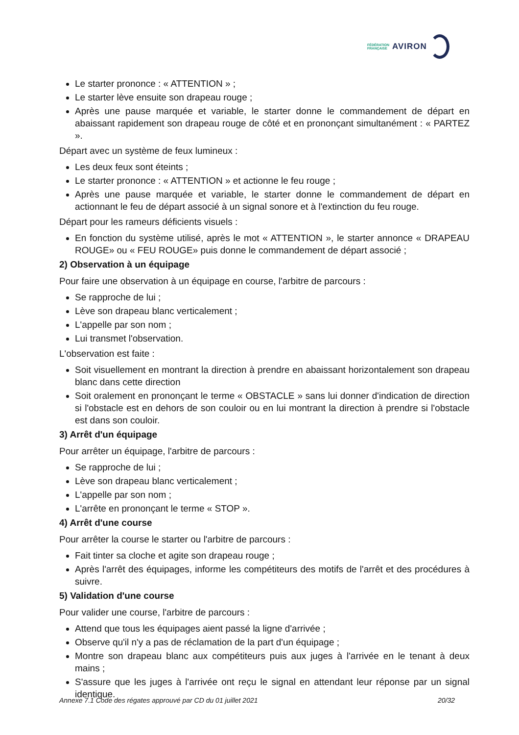FÉDÉRATION
FRANÇAISE
AVIRON
Le starter prononce : « ATTENTION » ;
Le starter lève ensuite son drapeau rouge ;
Après une pause marquée et variable, le starter donne le commandement de départ en abaissant rapidement son drapeau rouge de côté et en prononçant simultanément : « PARTEZ ».
Départ avec un système de feux lumineux :
Les deux feux sont éteints ;
Le starter prononce : « ATTENTION » et actionne le feu rouge ;
Après une pause marquée et variable, le starter donne le commandement de départ en actionnant le feu de départ associé à un signal sonore et à l'extinction du feu rouge.
Départ pour les rameurs déficients visuels :
En fonction du système utilisé, après le mot « ATTENTION », le starter annonce « DRAPEAU ROUGE» ou « FEU ROUGE» puis donne le commandement de départ associé ;
2) Observation à un équipage
Pour faire une observation à un équipage en course, l'arbitre de parcours :
Se rapproche de lui ;
Lève son drapeau blanc verticalement ;
L'appelle par son nom ;
Lui transmet l'observation.
L'observation est faite :
Soit visuellement en montrant la direction à prendre en abaissant horizontalement son drapeau blanc dans cette direction
Soit oralement en prononçant le terme « OBSTACLE » sans lui donner d'indication de direction si l'obstacle est en dehors de son couloir ou en lui montrant la direction à prendre si l'obstacle est dans son couloir.
3) Arrêt d'un équipage
Pour arrêter un équipage, l'arbitre de parcours :
Se rapproche de lui ;
Lève son drapeau blanc verticalement ;
L'appelle par son nom ;
L'arrête en prononçant le terme « STOP ».
4) Arrêt d'une course
Pour arrêter la course le starter ou l'arbitre de parcours :
Fait tinter sa cloche et agite son drapeau rouge ;
Après l'arrêt des équipages, informe les compétiteurs des motifs de l'arrêt et des procédures à suivre.
5) Validation d'une course
Pour valider une course, l'arbitre de parcours :
Attend que tous les équipages aient passé la ligne d'arrivée ;
Observe qu'il n'y a pas de réclamation de la part d'un équipage ;
Montre son drapeau blanc aux compétiteurs puis aux juges à l'arrivée en le tenant à deux mains ;
S'assure que les juges à l'arrivée ont reçu le signal en attendant leur réponse par un signal identique.
Annexe 7.1 Code des régates approuvé par CD du 01 juillet 2021 20/32